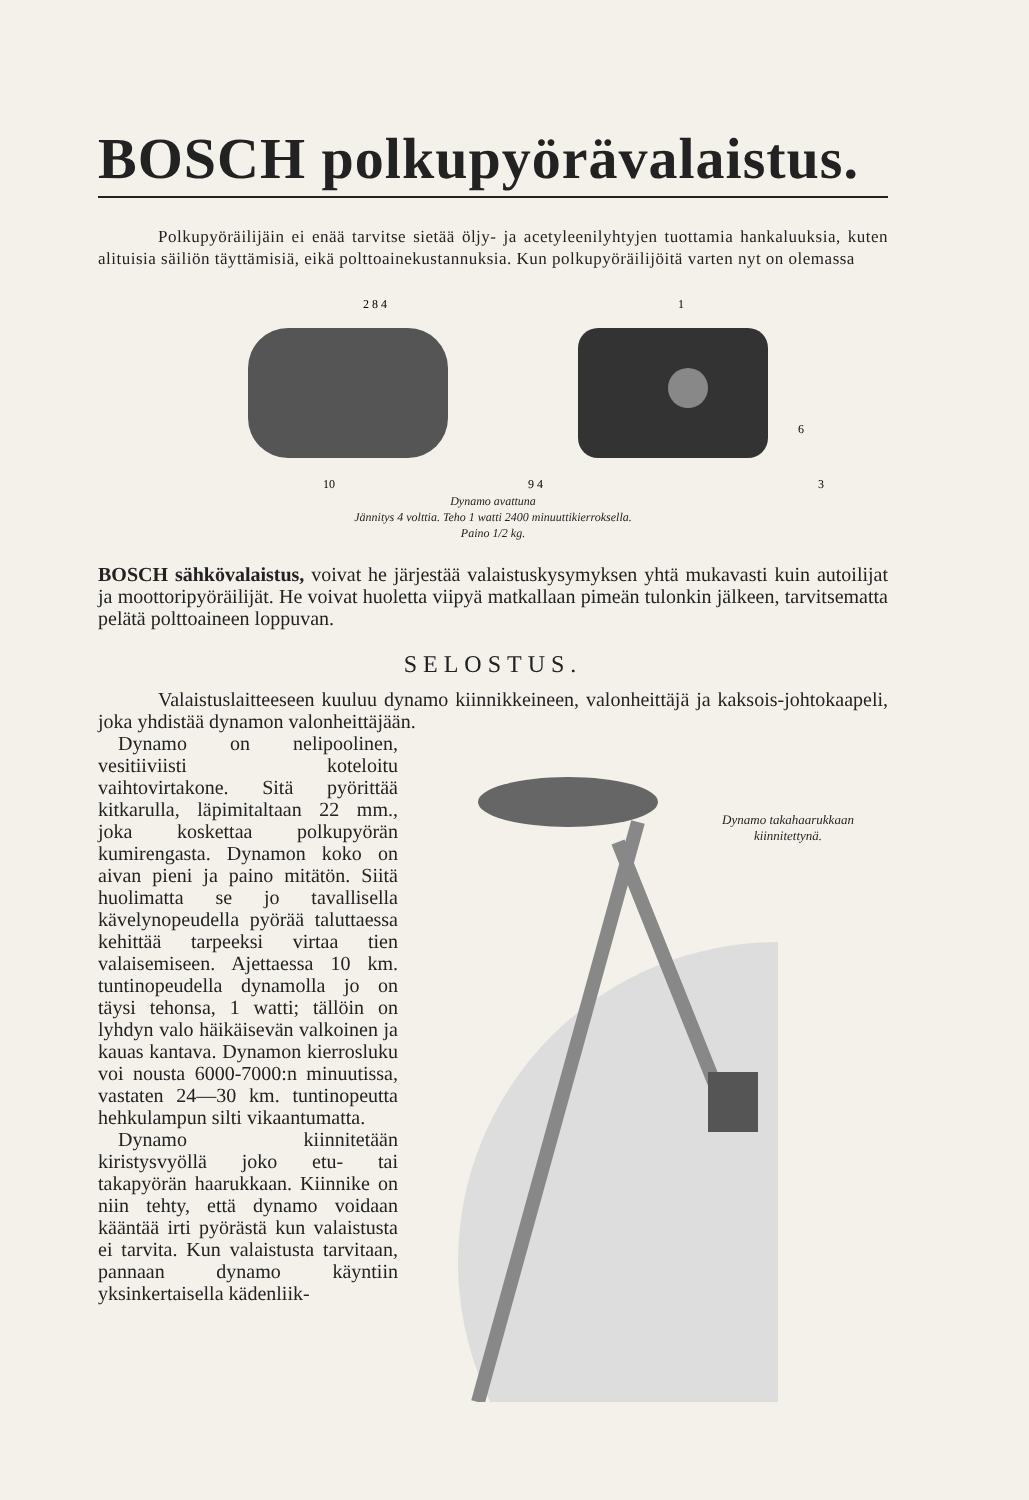BOSCH polkupyörävalaistus.
Polkupyöräilijäin ei enää tarvitse sietää öljy- ja acetyleenilyhtyjen tuottamia hankaluuksia, kuten alituisia säiliön täyttämisiä, eikä polttoainekustannuksia. Kun polkupyöräilijöitä varten nyt on olemassa
2 8 4
1
10
9 4
6
3
Dynamo avattuna
Jännitys 4 volttia. Teho 1 watti 2400 minuuttikierroksella.
Paino 1/2 kg.
BOSCH sähkövalaistus, voivat he järjestää valaistuskysymyksen yhtä mukavasti kuin autoilijat ja moottoripyöräilijät. He voivat huoletta viipyä matkallaan pimeän tulonkin jälkeen, tarvitsematta pelätä polttoaineen loppuvan.
SELOSTUS.
Valaistuslaitteeseen kuuluu dynamo kiinnikkeineen, valonheittäjä ja kaksois-johtokaapeli, joka yhdistää dynamon valonheittäjään.
Dynamo on nelipoolinen, vesitiiviisti koteloitu vaihtovirtakone. Sitä pyörittää kitkarulla, läpimitaltaan 22 mm., joka koskettaa polkupyörän kumirengasta. Dynamon koko on aivan pieni ja paino mitätön. Siitä huolimatta se jo tavallisella kävelynopeudella pyörää taluttaessa kehittää tarpeeksi virtaa tien valaisemiseen. Ajettaessa 10 km. tuntinopeudella dynamolla jo on täysi tehonsa, 1 watti; tällöin on lyhdyn valo häikäisevän valkoinen ja kauas kantava. Dynamon kierrosluku voi nousta 6000-7000:n minuutissa, vastaten 24—30 km. tuntinopeutta hehkulampun silti vikaantumatta.
Dynamo kiinnitetään kiristysvyöllä joko etu- tai takapyörän haarukkaan. Kiinnike on niin tehty, että dynamo voidaan kääntää irti pyörästä kun valaistusta ei tarvita. Kun valaistusta tarvitaan, pannaan dynamo käyntiin yksinkertaisella kädenliik-
Dynamo takahaarukkaan kiinnitettynä.